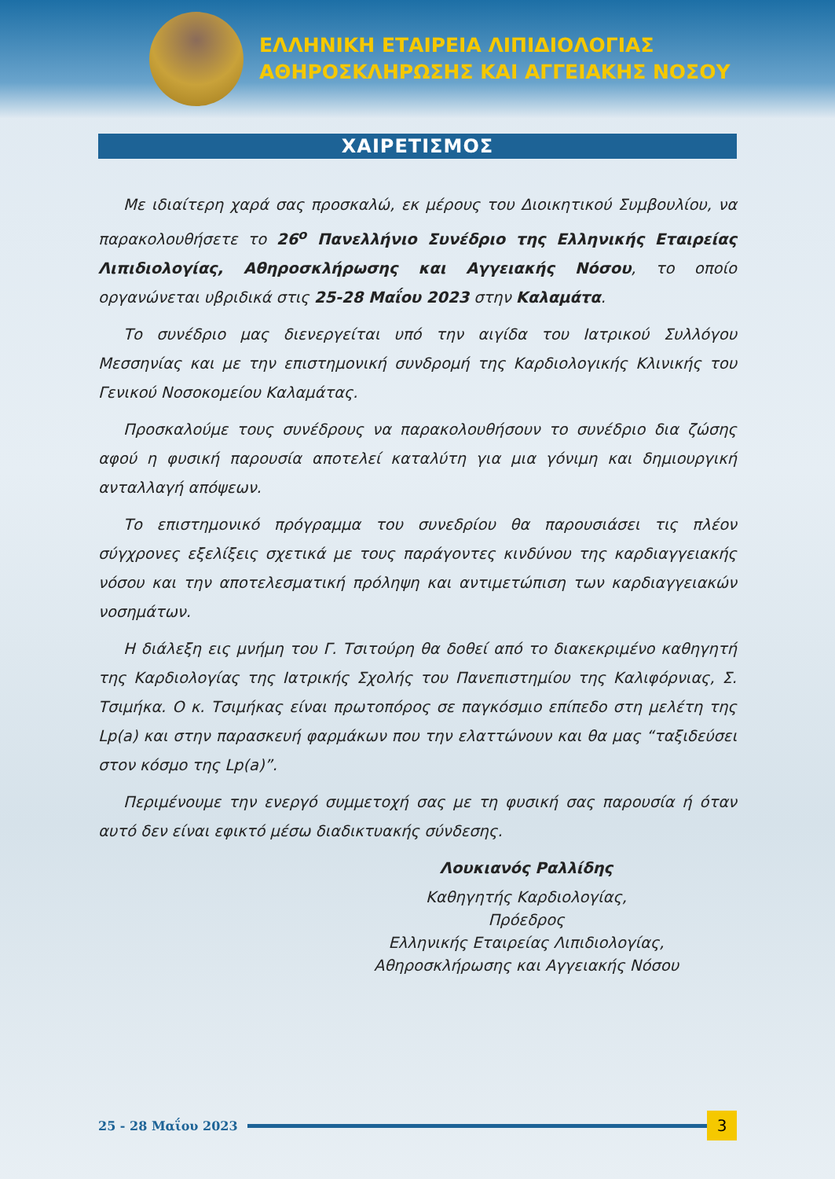ΕΛΛΗΝΙΚΗ ΕΤΑΙΡΕΙΑ ΛΙΠΙΔΙΟΛΟΓΙΑΣ
ΑΘΗΡΟΣΚΛΗΡΩΣΗΣ ΚΑΙ ΑΓΓΕΙΑΚΗΣ ΝΟΣΟΥ
ΧΑΙΡΕΤΙΣΜΟΣ
Με ιδιαίτερη χαρά σας προσκαλώ, εκ μέρους του Διοικητικού Συμβουλίου, να παρακολουθήσετε το 26<sup>ο</sup> Πανελλήνιο Συνέδριο της Ελληνικής Εταιρείας Λιπιδιολογίας, Αθηροσκλήρωσης και Αγγειακής Νόσου, το οποίο οργανώνεται υβριδικά στις 25-28 Μαΐου 2023 στην Καλαμάτα.
Το συνέδριο μας διενεργείται υπό την αιγίδα του Ιατρικού Συλλόγου Μεσσηνίας και με την επιστημονική συνδρομή της Καρδιολογικής Κλινικής του Γενικού Νοσοκομείου Καλαμάτας.
Προσκαλούμε τους συνέδρους να παρακολουθήσουν το συνέδριο δια ζώσης αφού η φυσική παρουσία αποτελεί καταλύτη για μια γόνιμη και δημιουργική ανταλλαγή απόψεων.
Το επιστημονικό πρόγραμμα του συνεδρίου θα παρουσιάσει τις πλέον σύγχρονες εξελίξεις σχετικά με τους παράγοντες κινδύνου της καρδιαγγειακής νόσου και την αποτελεσματική πρόληψη και αντιμετώπιση των καρδιαγγειακών νοσημάτων.
Η διάλεξη εις μνήμη του Γ. Τσιτούρη θα δοθεί από το διακεκριμένο καθηγητή της Καρδιολογίας της Ιατρικής Σχολής του Πανεπιστημίου της Καλιφόρνιας, Σ. Τσιμήκα. Ο κ. Τσιμήκας είναι πρωτοπόρος σε παγκόσμιο επίπεδο στη μελέτη της Lp(a) και στην παρασκευή φαρμάκων που την ελαττώνουν και θα μας “ταξιδεύσει στον κόσμο της Lp(a)”.
Περιμένουμε την ενεργό συμμετοχή σας με τη φυσική σας παρουσία ή όταν αυτό δεν είναι εφικτό μέσω διαδικτυακής σύνδεσης.
Λουκιανός Ραλλίδης
Καθηγητής Καρδιολογίας,
Πρόεδρος
Ελληνικής Εταιρείας Λιπιδιολογίας,
Αθηροσκλήρωσης και Αγγειακής Νόσου
25 - 28 Μαΐου 2023
3